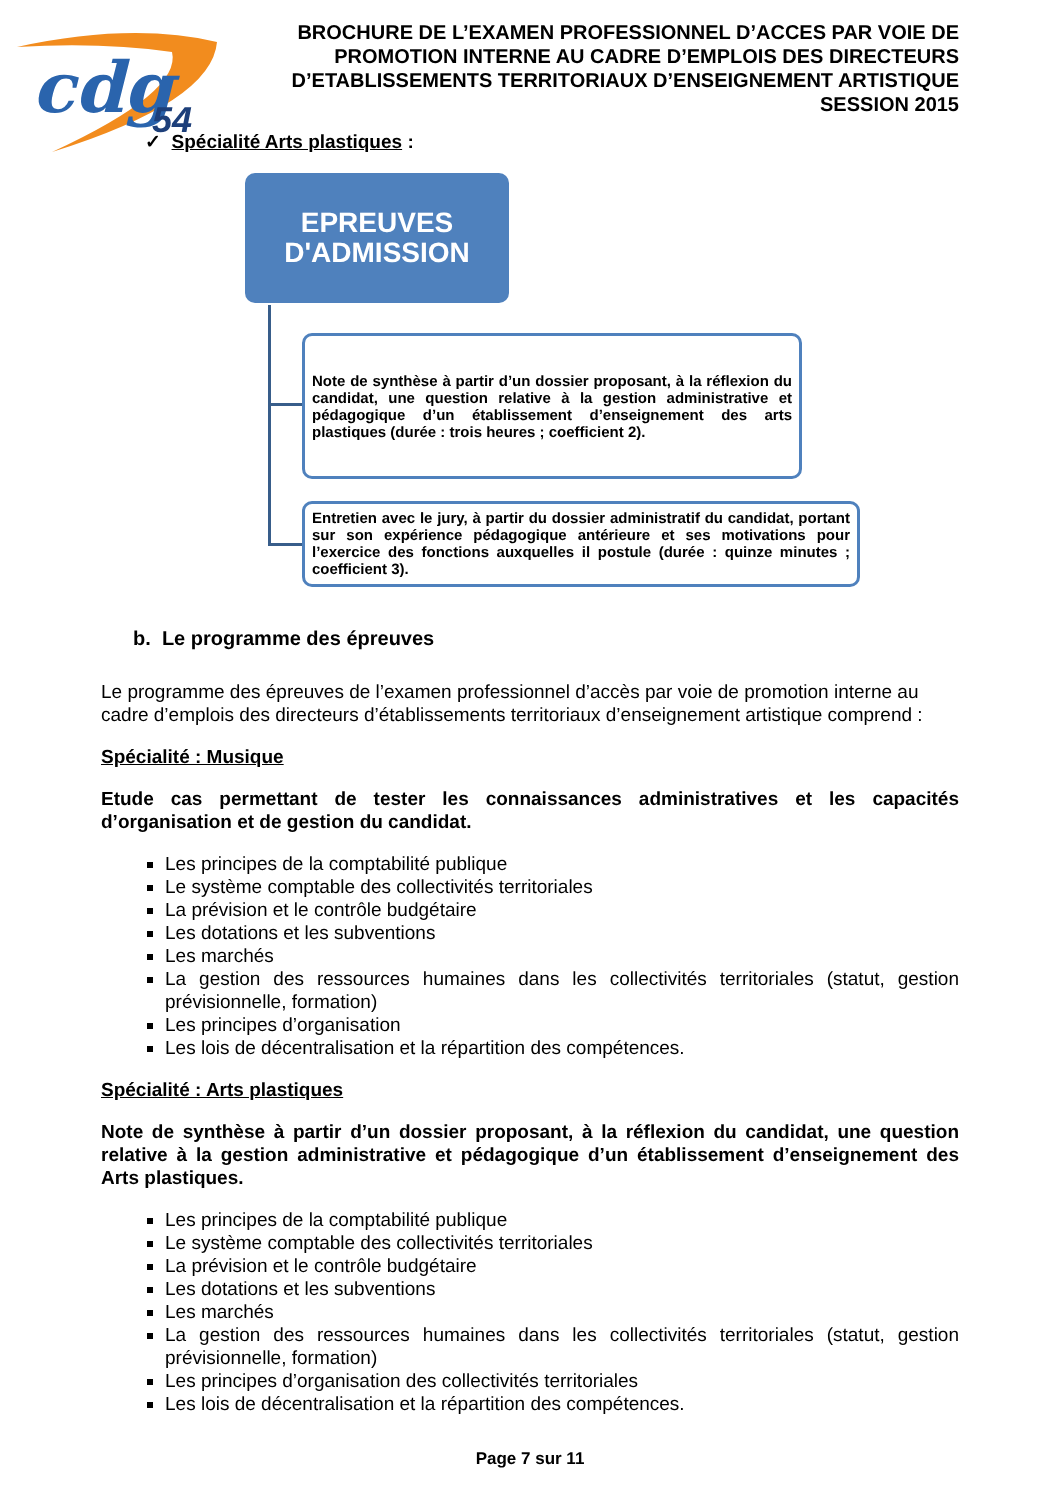cdg
54
BROCHURE DE L’EXAMEN PROFESSIONNEL D’ACCES PAR VOIE DE PROMOTION INTERNE AU CADRE D’EMPLOIS DES DIRECTEURS D’ETABLISSEMENTS TERRITORIAUX D’ENSEIGNEMENT ARTISTIQUE SESSION 2015
✓ Spécialité Arts plastiques :
EPREUVES
D'ADMISSION
Note de synthèse à partir d’un dossier proposant, à la réflexion du candidat, une question relative à la gestion administrative et pédagogique d’un établissement d’enseignement des arts plastiques (durée : trois heures ; coefficient 2).
Entretien avec le jury, à partir du dossier administratif du candidat, portant sur son expérience pédagogique antérieure et ses motivations pour l’exercice des fonctions auxquelles il postule (durée : quinze minutes ; coefficient 3).
b. Le programme des épreuves
Le programme des épreuves de l’examen professionnel d’accès par voie de promotion interne au cadre d’emplois des directeurs d’établissements territoriaux d’enseignement artistique comprend :
Spécialité : Musique
Etude cas permettant de tester les connaissances administratives et les capacités d’organisation et de gestion du candidat.
Les principes de la comptabilité publique
Le système comptable des collectivités territoriales
La prévision et le contrôle budgétaire
Les dotations et les subventions
Les marchés
La gestion des ressources humaines dans les collectivités territoriales (statut, gestion prévisionnelle, formation)
Les principes d’organisation
Les lois de décentralisation et la répartition des compétences.
Spécialité : Arts plastiques
Note de synthèse à partir d’un dossier proposant, à la réflexion du candidat, une question relative à la gestion administrative et pédagogique d’un établissement d’enseignement des Arts plastiques.
Les principes de la comptabilité publique
Le système comptable des collectivités territoriales
La prévision et le contrôle budgétaire
Les dotations et les subventions
Les marchés
La gestion des ressources humaines dans les collectivités territoriales (statut, gestion prévisionnelle, formation)
Les principes d’organisation des collectivités territoriales
Les lois de décentralisation et la répartition des compétences.
Page 7 sur 11